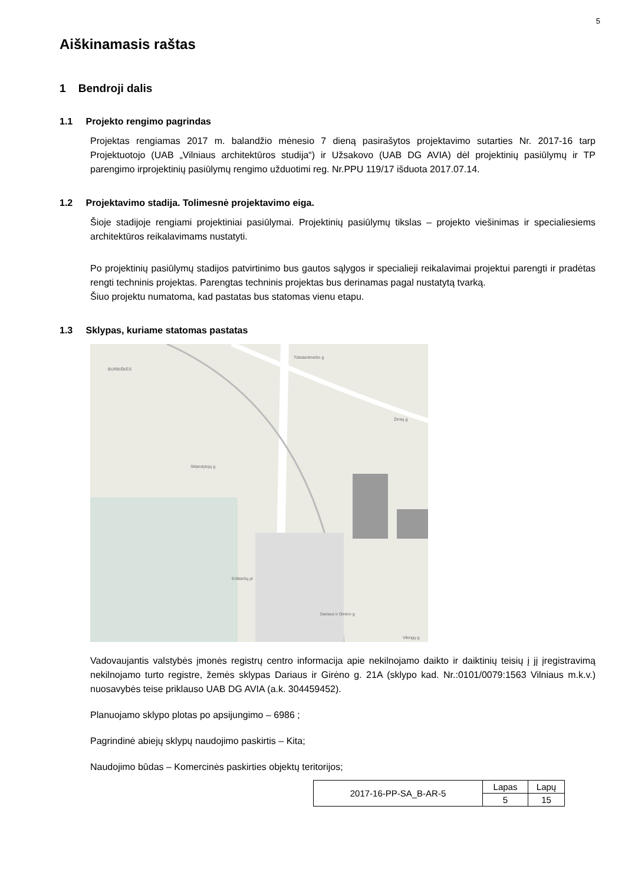5
Aiškinamasis raštas
1 Bendroji dalis
1.1 Projekto rengimo pagrindas
Projektas rengiamas 2017 m. balandžio mėnesio 7 dieną pasirašytos projektavimo sutarties Nr. 2017-16 tarp Projektuotojo (UAB „Vilniaus architektūros studija“) ir Užsakovo (UAB DG AVIA) dėl projektinių pasiūlymų ir TP parengimo irprojektinių pasiūlymų rengimo užduotimi reg. Nr.PPU 119/17 išduota 2017.07.14.
1.2 Projektavimo stadija. Tolimesnė projektavimo eiga.
Šioje stadijoje rengiami projektiniai pasiūlymai. Projektinių pasiūlymų tikslas – projekto viešinimas ir specialiesiems architektūros reikalavimams nustatyti.
Po projektinių pasiūlymų stadijos patvirtinimo bus gautos sąlygos ir specialieji reikalavimai projektui parengti ir pradėtas rengti techninis projektas. Parengtas techninis projektas bus derinamas pagal nustatytą tvarką.
Šiuo projektu numatoma, kad pastatas bus statomas vienu etapu.
1.3 Sklypas, kuriame statomas pastatas
BURBIŠKĖS
Tūkstantmečio g
Žirnių g
Sklandytojų g
Erškiečių pl
Dariaus ir Girėno g
Vikingų g
Vadovaujantis valstybės įmonės registrų centro informacija apie nekilnojamo daikto ir daiktinių teisių į jį įregistravimą nekilnojamo turto registre, žemės sklypas Dariaus ir Girėno g. 21A (sklypo kad. Nr.:0101/0079:1563 Vilniaus m.k.v.) nuosavybės teise priklauso UAB DG AVIA (a.k. 304459452).
Planuojamo sklypo plotas po apsijungimo – 6986 ;
Pagrindinė abiejų sklypų naudojimo paskirtis – Kita;
Naudojimo būdas – Komercinės paskirties objektų teritorijos;
| 2017-16-PP-SA_B-AR-5 | Lapas | Lapų |
| | 5 | 15 |